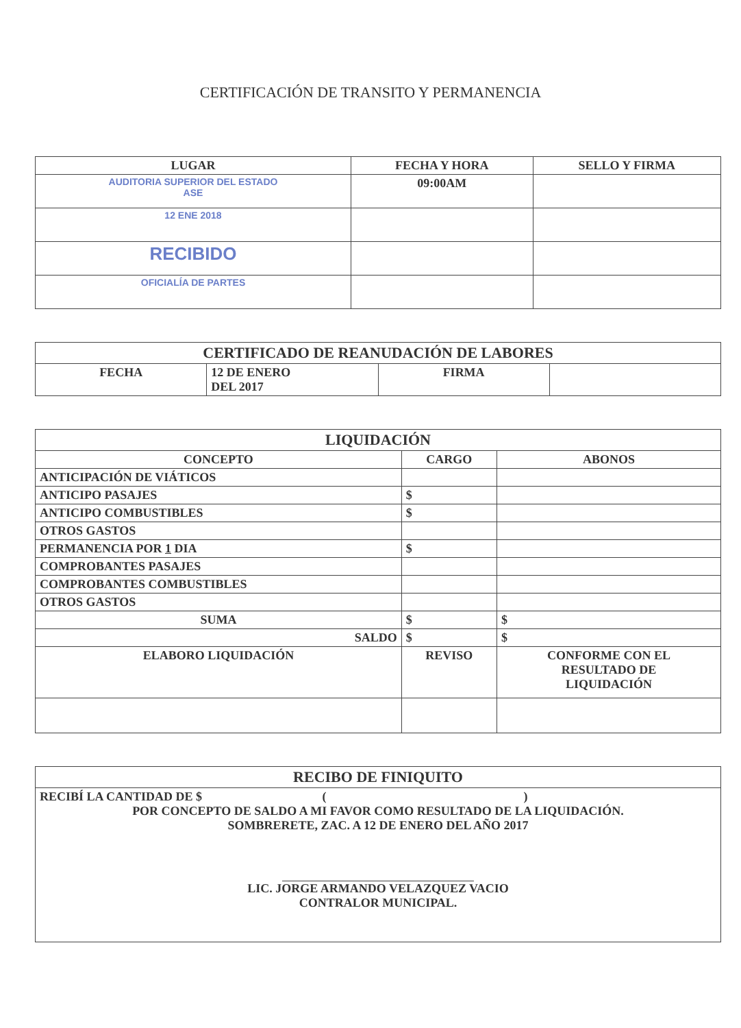CERTIFICACIÓN DE TRANSITO Y PERMANENCIA
| LUGAR | FECHA Y HORA | SELLO Y FIRMA |
| --- | --- | --- |
| AUDITORIA SUPERIOR DEL ESTADO ASE | 09:00AM | |
| 12 ENE 2018 | | |
| RECIBIDO | | |
| OFICIALÍA DE PARTES | | |
| CERTIFICADO DE REANUDACIÓN DE LABORES | | | |
| --- | --- | --- | --- |
| FECHA | 12 DE ENERO DEL 2017 | FIRMA | |
| LIQUIDACIÓN | | |
| --- | --- | --- |
| CONCEPTO | CARGO | ABONOS |
| ANTICIPACIÓN DE VIÁTICOS | | |
| ANTICIPO PASAJES | $ | |
| ANTICIPO COMBUSTIBLES | $ | |
| OTROS GASTOS | | |
| PERMANENCIA POR 1 DIA | $ | |
| COMPROBANTES PASAJES | | |
| COMPROBANTES COMBUSTIBLES | | |
| OTROS GASTOS | | |
| SUMA | $ | $ |
| SALDO | $ | $ |
| ELABORO LIQUIDACIÓN | REVISO | CONFORME CON EL RESULTADO DE LIQUIDACIÓN |
| RECIBO DE FINIQUITO |
| --- |
| RECIBÍ LA CANTIDAD DE $ ( ) POR CONCEPTO DE SALDO A MI FAVOR COMO RESULTADO DE LA LIQUIDACIÓN. SOMBRERETE, ZAC. A 12 DE ENERO DEL AÑO 2017 LIC. JORGE ARMANDO VELAZQUEZ VACIO CONTRALOR MUNICIPAL. |